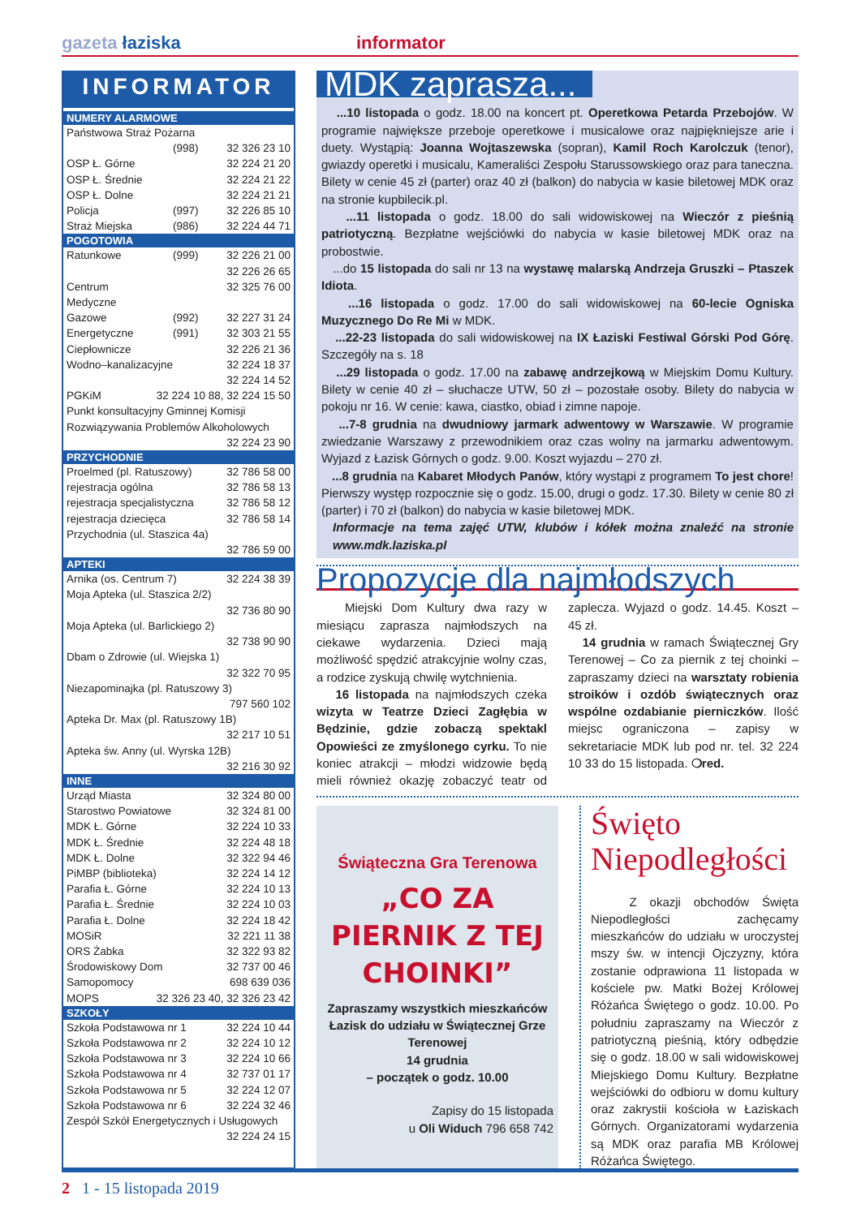gazeta łaziska informator
INFORMATOR
| NUMERY ALARMOWE | | |
| --- | --- | --- |
| Państwowa Straż Pożarna | | |
| | (998) | 32 326 23 10 |
| OSP Ł. Górne | | 32 224 21 20 |
| OSP Ł. Średnie | | 32 224 21 22 |
| OSP Ł. Dolne | | 32 224 21 21 |
| Policja | (997) | 32 226 85 10 |
| Straż Miejska | (986) | 32 224 44 71 |
| POGOTOWIA | | |
| Ratunkowe | (999) | 32 226 21 00 32 226 26 65 |
| Centrum Medyczne | | 32 325 76 00 |
| Gazowe | (992) | 32 227 31 24 |
| Energetyczne | (991) | 32 303 21 55 |
| Ciepłownicze | | 32 226 21 36 |
| Wodno–kanalizacyjne | | 32 224 18 37 32 224 14 52 |
| PGKiM | 32 224 10 88, 32 224 15 50 | |
| Punkt konsultacyjny Gminnej Komisji Rozwiązywania Problemów Alkoholowych | | |
| 32 224 23 90 | | |
| PRZYCHODNIE | | |
| Proelmed (pl. Ratuszowy) | | 32 786 58 00 |
| rejestracja ogólna | | 32 786 58 13 |
| rejestracja specjalistyczna | | 32 786 58 12 |
| rejestracja dziecięca | | 32 786 58 14 |
| Przychodnia (ul. Staszica 4a) | | |
| 32 786 59 00 | | |
| APTEKI | | |
| Arnika (os. Centrum 7) | | 32 224 38 39 |
| Moja Apteka (ul. Staszica 2/2) | | |
| 32 736 80 90 | | |
| Moja Apteka (ul. Barlickiego 2) | | |
| 32 738 90 90 | | |
| Dbam o Zdrowie (ul. Wiejska 1) | | |
| 32 322 70 95 | | |
| Niezapominajka (pl. Ratuszowy 3) | | |
| 797 560 102 | | |
| Apteka Dr. Max (pl. Ratuszowy 1B) | | |
| 32 217 10 51 | | |
| Apteka św. Anny (ul. Wyrska 12B) | | |
| 32 216 30 92 | | |
| INNE | | |
| Urząd Miasta | | 32 324 80 00 |
| Starostwo Powiatowe | | 32 324 81 00 |
| MDK Ł. Górne | | 32 224 10 33 |
| MDK Ł. Średnie | | 32 224 48 18 |
| MDK Ł. Dolne | | 32 322 94 46 |
| PiMBP (biblioteka) | | 32 224 14 12 |
| Parafia Ł. Górne | | 32 224 10 13 |
| Parafia Ł. Średnie | | 32 224 10 03 |
| Parafia Ł. Dolne | | 32 224 18 42 |
| MOSiR | | 32 221 11 38 |
| ORS Żabka | | 32 322 93 82 |
| Środowiskowy Dom Samopomocy | | 32 737 00 46 698 639 036 |
| MOPS | 32 326 23 40, 32 326 23 42 | |
| SZKOŁY | | |
| Szkoła Podstawowa nr 1 | | 32 224 10 44 |
| Szkoła Podstawowa nr 2 | | 32 224 10 12 |
| Szkoła Podstawowa nr 3 | | 32 224 10 66 |
| Szkoła Podstawowa nr 4 | | 32 737 01 17 |
| Szkoła Podstawowa nr 5 | | 32 224 12 07 |
| Szkoła Podstawowa nr 6 | | 32 224 32 46 |
| Zespół Szkół Energetycznych i Usługowych | | |
| 32 224 24 15 | | |
MDK zaprasza...
...10 listopada o godz. 18.00 na koncert pt. Operetkowa Petarda Przebojów. W programie największe przeboje operetkowe i musicalowe oraz najpiękniejsze arie i duety. Wystąpią: Joanna Wojtaszewska (sopran), Kamil Roch Karolczuk (tenor), gwiazdy operetki i musicalu, Kameraliści Zespołu Starussowskiego oraz para taneczna. Bilety w cenie 45 zł (parter) oraz 40 zł (balkon) do nabycia w kasie biletowej MDK oraz na stronie kupbilecik.pl.
...11 listopada o godz. 18.00 do sali widowiskowej na Wieczór z pieśnią patriotyczną. Bezpłatne wejściówki do nabycia w kasie biletowej MDK oraz na probostwie.
...do 15 listopada do sali nr 13 na wystawę malarską Andrzeja Gruszki – Ptaszek Idiota.
...16 listopada o godz. 17.00 do sali widowiskowej na 60-lecie Ogniska Muzycznego Do Re Mi w MDK.
...22-23 listopada do sali widowiskowej na IX Łaziski Festiwal Górski Pod Górę. Szczegóły na s. 18
...29 listopada o godz. 17.00 na zabawę andrzejkową w Miejskim Domu Kultury. Bilety w cenie 40 zł – słuchacze UTW, 50 zł – pozostałe osoby. Bilety do nabycia w pokoju nr 16. W cenie: kawa, ciastko, obiad i zimne napoje.
...7-8 grudnia na dwudniowy jarmark adwentowy w Warszawie. W programie zwiedzanie Warszawy z przewodnikiem oraz czas wolny na jarmarku adwentowym. Wyjazd z Łazisk Górnych o godz. 9.00. Koszt wyjazdu – 270 zł.
...8 grudnia na Kabaret Młodych Panów, który wystąpi z programem To jest chore! Pierwszy występ rozpocznie się o godz. 15.00, drugi o godz. 17.30. Bilety w cenie 80 zł (parter) i 70 zł (balkon) do nabycia w kasie biletowej MDK.
Informacje na tema zajęć UTW, klubów i kółek można znaleźć na stronie www.mdk.laziska.pl
Propozycje dla najmłodszych
Miejski Dom Kultury dwa razy w miesiącu zaprasza najmłodszych na ciekawe wydarzenia. Dzieci mają możliwość spędzić atrakcyjnie wolny czas, a rodzice zyskują chwilę wytchnienia.
16 listopada na najmłodszych czeka wizyta w Teatrze Dzieci Zagłębia w Będzinie, gdzie zobaczą spektakl Opowieści ze zmyślonego cyrku. To nie koniec atrakcji – młodzi widzowie będą mieli również okazję zobaczyć teatr od zaplecza. Wyjazd o godz. 14.45. Koszt – 45 zł.
14 grudnia w ramach Świątecznej Gry Terenowej – Co za piernik z tej choinki – zapraszamy dzieci na warsztaty robienia stroików i ozdób świątecznych oraz wspólne ozdabianie pierniczków. Ilość miejsc ograniczona – zapisy w sekretariacie MDK lub pod nr. tel. 32 224 10 33 do 15 listopada. ❍red.
Świąteczna Gra Terenowa
„CO ZA PIERNIK Z TEJ CHOINKI”
Zapraszamy wszystkich mieszkańców Łazisk do udziału w Świątecznej Grze Terenowej
14 grudnia
– początek o godz. 10.00
Zapisy do 15 listopada
u Oli Widuch 796 658 742
Święto Niepodległości
Z okazji obchodów Święta Niepodległości zachęcamy mieszkańców do udziału w uroczystej mszy św. w intencji Ojczyzny, która zostanie odprawiona 11 listopada w kościele pw. Matki Bożej Królowej Różańca Świętego o godz. 10.00. Po południu zapraszamy na Wieczór z patriotyczną pieśnią, który odbędzie się o godz. 18.00 w sali widowiskowej Miejskiego Domu Kultury. Bezpłatne wejściówki do odbioru w domu kultury oraz zakrystii kościoła w Łaziskach Górnych. Organizatorami wydarzenia są MDK oraz parafia MB Królowej Różańca Świętego.
2 1 - 15 listopada 2019